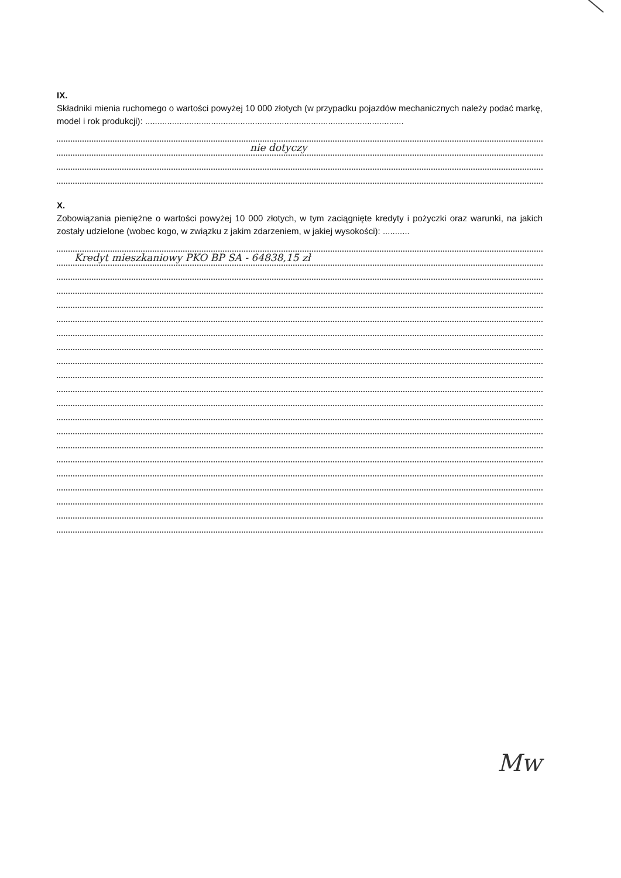IX.
Składniki mienia ruchomego o wartości powyżej 10 000 złotych (w przypadku pojazdów mechanicznych należy podać markę, model i rok produkcji): ..........................................................................................................
nie dotyczy
X.
Zobowiązania pieniężne o wartości powyżej 10 000 złotych, w tym zaciągnięte kredyty i pożyczki oraz warunki, na jakich zostały udzielone (wobec kogo, w związku z jakim zdarzeniem, w jakiej wysokości): ...........
Kredyt mieszkaniowy PKO BP SA - 64838,15 zł
Mw